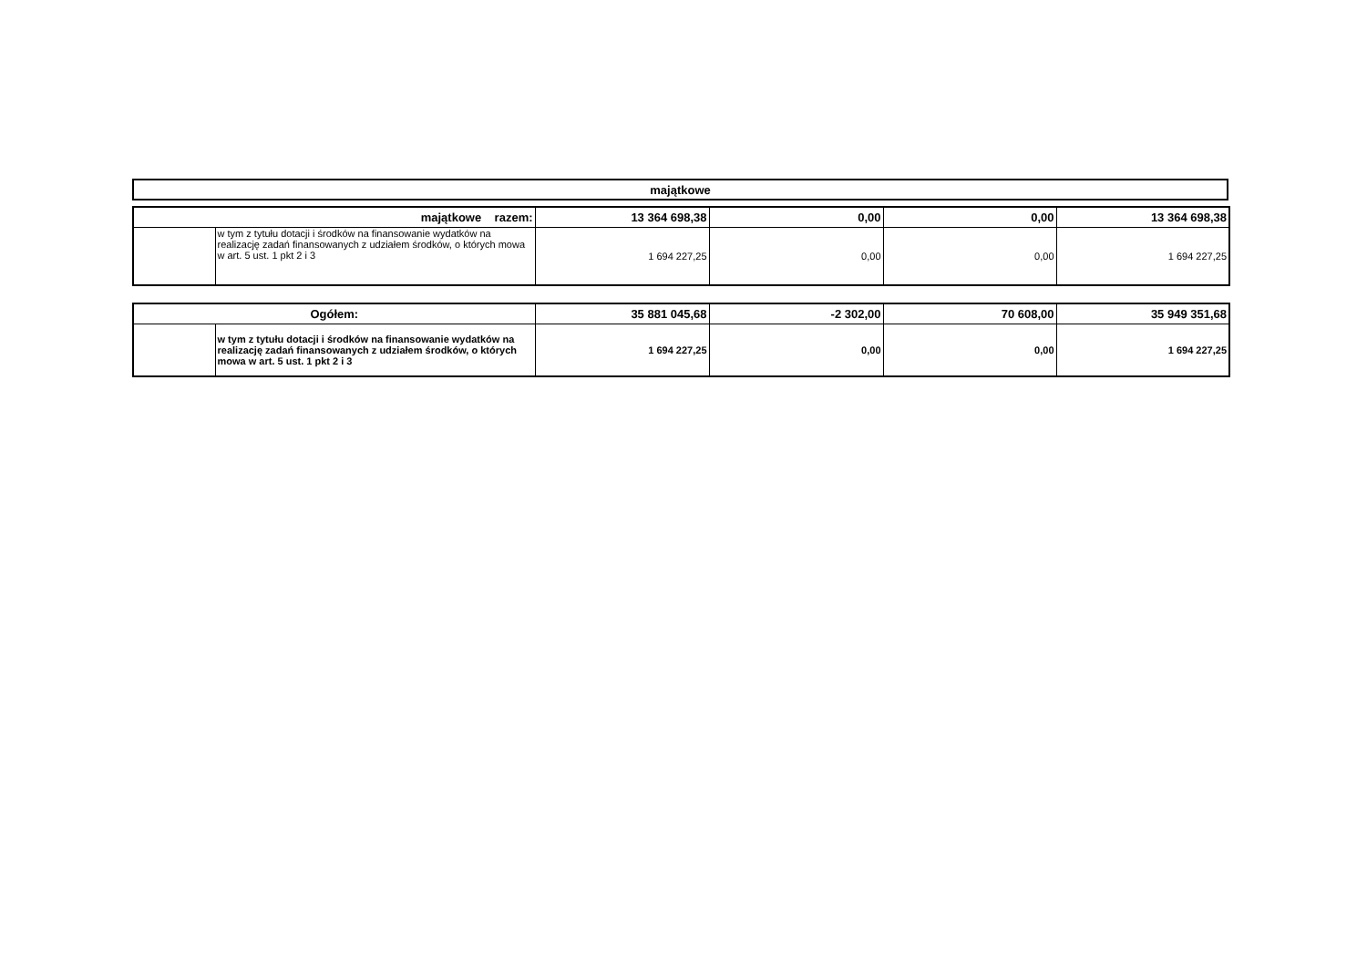| majątkowe |
| --- |
| majątkowe razem: | | 13 364 698,38 | 0,00 | 0,00 | 13 364 698,38 |
| | w tym z tytułu dotacji i środków na finansowanie wydatków na realizację zadań finansowanych z udziałem środków, o których mowa w art. 5 ust. 1 pkt 2 i 3 | 1 694 227,25 | 0,00 | 0,00 | 1 694 227,25 |
| Ogółem: | | 35 881 045,68 | -2 302,00 | 70 608,00 | 35 949 351,68 |
| | w tym z tytułu dotacji i środków na finansowanie wydatków na realizację zadań finansowanych z udziałem środków, o których mowa w art. 5 ust. 1 pkt 2 i 3 | 1 694 227,25 | 0,00 | 0,00 | 1 694 227,25 |